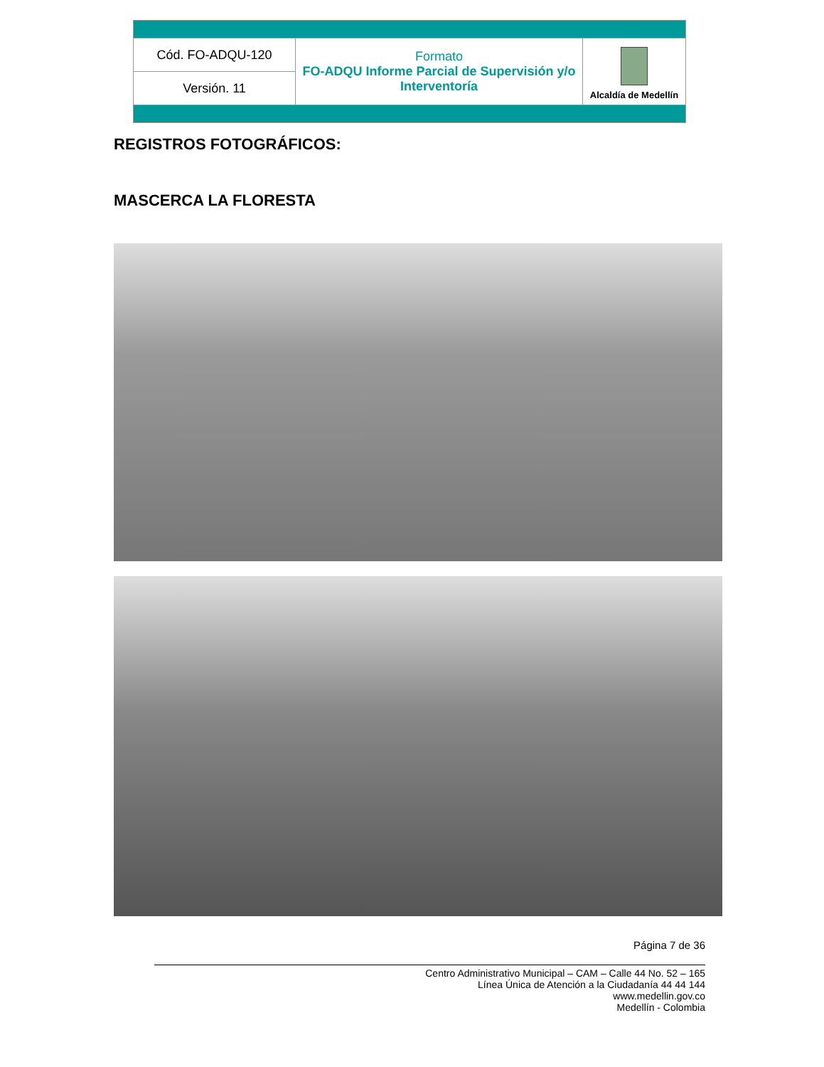| Cód. FO-ADQU-120 | Formato FO-ADQU Informe Parcial de Supervisión y/o Interventoría | Alcaldía de Medellín |
| Versión. 11 | | |
REGISTROS FOTOGRÁFICOS:
MASCERCA LA FLORESTA
Página 7 de 36
Centro Administrativo Municipal – CAM – Calle 44 No. 52 – 165
Línea Única de Atención a la Ciudadanía 44 44 144
www.medellin.gov.co
Medellín - Colombia